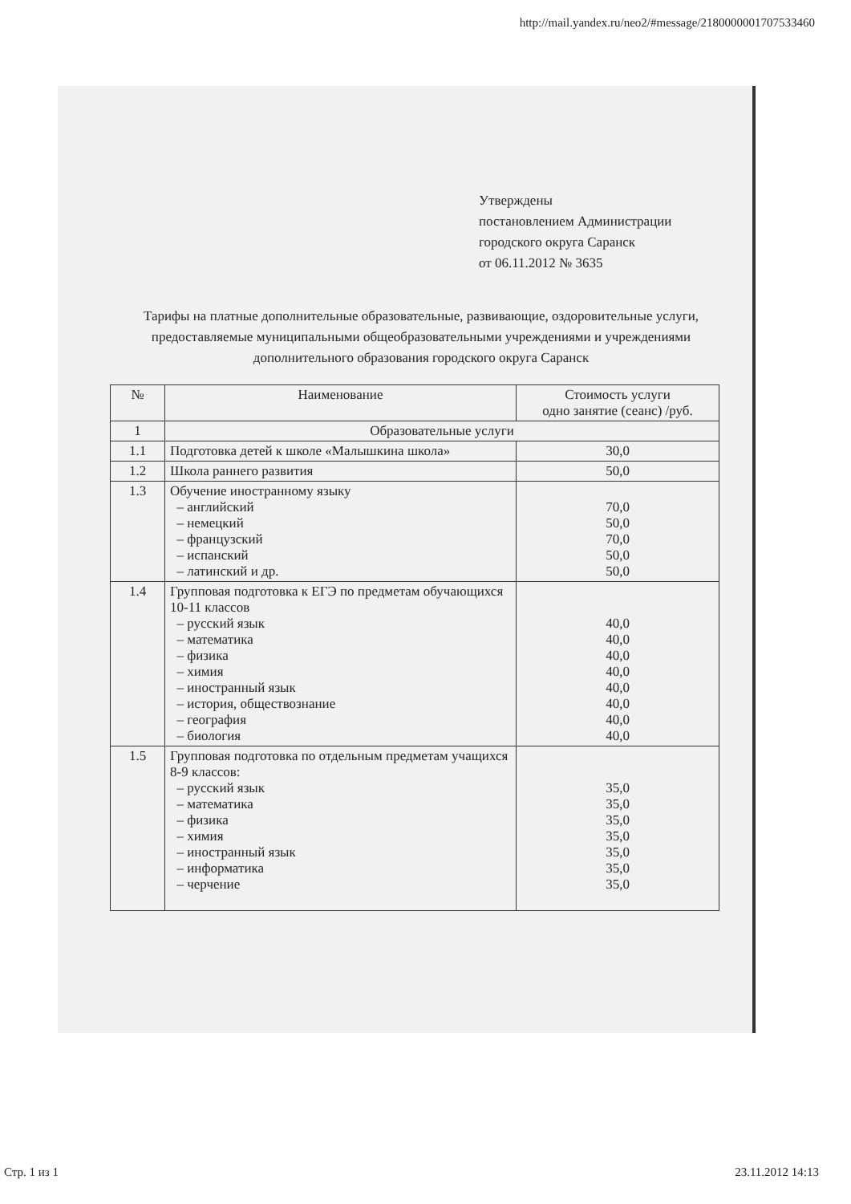http://mail.yandex.ru/neo2/#message/2180000001707533460
Утверждены
постановлением Администрации
городского округа Саранск
от 06.11.2012 № 3635
Тарифы на платные дополнительные образовательные, развивающие, оздоровительные услуги, предоставляемые муниципальными общеобразовательными учреждениями и учреждениями дополнительного образования городского округа Саранск
| № | Наименование | Стоимость услуги одно занятие (сеанс) /руб. |
| --- | --- | --- |
| 1 | Образовательные услуги | |
| 1.1 | Подготовка детей к школе «Малышкина школа» | 30,0 |
| 1.2 | Школа раннего развития | 50,0 |
| 1.3 | Обучение иностранному языку – английский – немецкий – французский – испанский – латинский и др. | 70,0 50,0 70,0 50,0 50,0 |
| 1.4 | Групповая подготовка к ЕГЭ по предметам обучающихся 10-11 классов – русский язык – математика – физика – химия – иностранный язык – история, обществознание – география – биология | 40,0 40,0 40,0 40,0 40,0 40,0 40,0 40,0 |
| 1.5 | Групповая подготовка по отдельным предметам учащихся 8-9 классов: – русский язык – математика – физика – химия – иностранный язык – информатика – черчение | 35,0 35,0 35,0 35,0 35,0 35,0 35,0 |
Стр. 1 из 1 23.11.2012 14:13